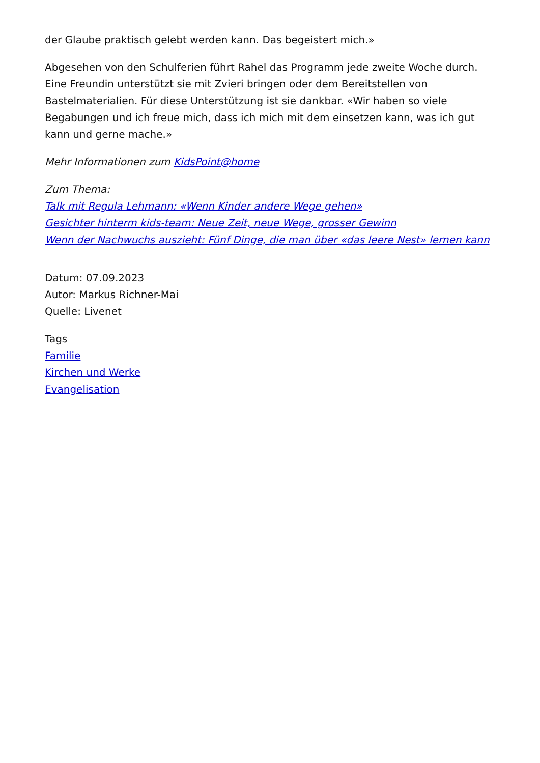der Glaube praktisch gelebt werden kann. Das begeistert mich.»
Abgesehen von den Schulferien führt Rahel das Programm jede zweite Woche durch. Eine Freundin unterstützt sie mit Zvieri bringen oder dem Bereitstellen von Bastelmaterialien. Für diese Unterstützung ist sie dankbar. «Wir haben so viele Begabungen und ich freue mich, dass ich mich mit dem einsetzen kann, was ich gut kann und gerne mache.»
Mehr Informationen zum KidsPoint@home
Zum Thema:
Talk mit Regula Lehmann: «Wenn Kinder andere Wege gehen»
Gesichter hinterm kids-team: Neue Zeit, neue Wege, grosser Gewinn
Wenn der Nachwuchs auszieht: Fünf Dinge, die man über «das leere Nest» lernen kann
Datum: 07.09.2023
Autor: Markus Richner-Mai
Quelle: Livenet
Tags
Familie
Kirchen und Werke
Evangelisation